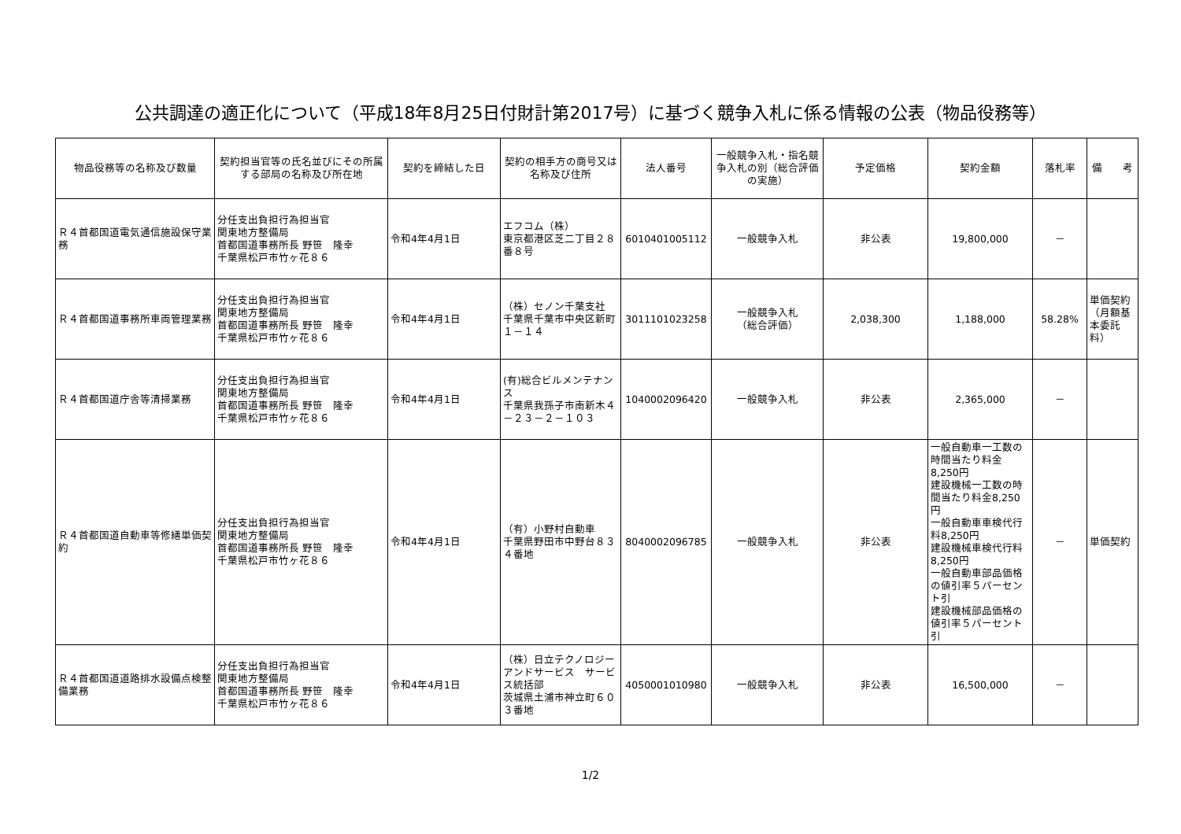公共調達の適正化について（平成18年8月25日付財計第2017号）に基づく競争入札に係る情報の公表（物品役務等）
| 物品役務等の名称及び数量 | 契約担当官等の氏名並びにその所属する部局の名称及び所在地 | 契約を締結した日 | 契約の相手方の商号又は名称及び住所 | 法人番号 | 一般競争入札・指名競争入札の別（総合評価の実施） | 予定価格 | 契約金額 | 落札率 | 備 考 |
| --- | --- | --- | --- | --- | --- | --- | --- | --- | --- |
| Ｒ４首都国道電気通信施設保守業務 | 分任支出負担行為担当官 関東地方整備局 首都国道事務所長 野笹 隆幸 千葉県松戸市竹ヶ花８６ | 令和4年4月1日 | エフコム（株） 東京都港区芝二丁目２８番８号 | 6010401005112 | 一般競争入札 | 非公表 | 19,800,000 | － | |
| Ｒ４首都国道事務所車両管理業務 | 分任支出負担行為担当官 関東地方整備局 首都国道事務所長 野笹 隆幸 千葉県松戸市竹ヶ花８６ | 令和4年4月1日 | （株）セノン千葉支社 千葉県千葉市中央区新町１－１４ | 3011101023258 | 一般競争入札 （総合評価） | 2,038,300 | 1,188,000 | 58.28% | 単価契約（月額基本委託料） |
| Ｒ４首都国道庁舎等清掃業務 | 分任支出負担行為担当官 関東地方整備局 首都国道事務所長 野笹 隆幸 千葉県松戸市竹ヶ花８６ | 令和4年4月1日 | (有)総合ビルメンテナンス 千葉県我孫子市南新木４－２３－２－１０３ | 1040002096420 | 一般競争入札 | 非公表 | 2,365,000 | － | |
| Ｒ４首都国道自動車等修繕単価契約 | 分任支出負担行為担当官 関東地方整備局 首都国道事務所長 野笹 隆幸 千葉県松戸市竹ヶ花８６ | 令和4年4月1日 | （有）小野村自動車 千葉県野田市中野台８３４番地 | 8040002096785 | 一般競争入札 | 非公表 | 一般自動車一工数の時間当たり料金8,250円 建設機械一工数の時間当たり料金8,250円 一般自動車車検代行料8,250円 建設機械車検代行料8,250円 一般自動車部品価格の値引率５パーセント引 建設機械部品価格の値引率５パーセント引 | － | 単価契約 |
| Ｒ４首都国道道路排水設備点検整備業務 | 分任支出負担行為担当官 関東地方整備局 首都国道事務所長 野笹 隆幸 千葉県松戸市竹ヶ花８６ | 令和4年4月1日 | （株）日立テクノロジーアンドサービス サービス統括部 茨城県土浦市神立町６０３番地 | 4050001010980 | 一般競争入札 | 非公表 | 16,500,000 | － | |
1/2